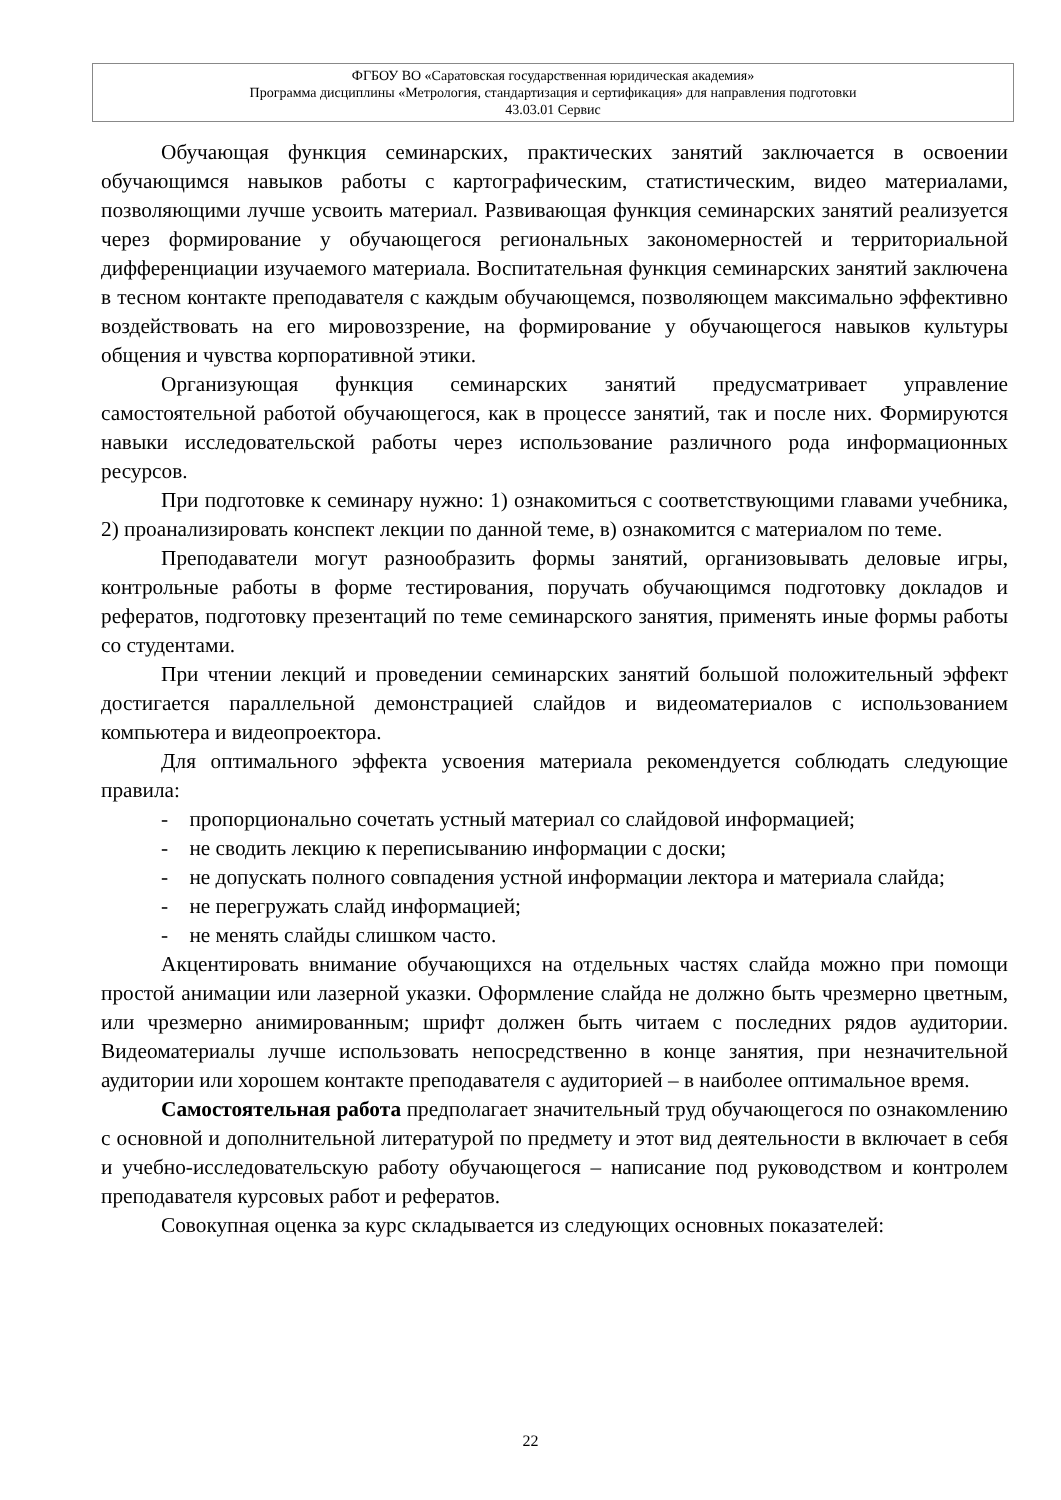ФГБОУ ВО «Саратовская государственная юридическая академия»
Программа дисциплины «Метрология, стандартизация и сертификация» для направления подготовки
43.03.01 Сервис
Обучающая функция семинарских, практических занятий заключается в освоении обучающимся навыков работы с картографическим, статистическим, видео материалами, позволяющими лучше усвоить материал. Развивающая функция семинарских занятий реализуется через формирование у обучающегося региональных закономерностей и территориальной дифференциации изучаемого материала. Воспитательная функция семинарских занятий заключена в тесном контакте преподавателя с каждым обучающемся, позволяющем максимально эффективно воздействовать на его мировоззрение, на формирование у обучающегося навыков культуры общения и чувства корпоративной этики.
Организующая функция семинарских занятий предусматривает управление самостоятельной работой обучающегося, как в процессе занятий, так и после них. Формируются навыки исследовательской работы через использование различного рода информационных ресурсов.
При подготовке к семинару нужно: 1) ознакомиться с соответствующими главами учебника, 2) проанализировать конспект лекции по данной теме, в) ознакомится с материалом по теме.
Преподаватели могут разнообразить формы занятий, организовывать деловые игры, контрольные работы в форме тестирования, поручать обучающимся подготовку докладов и рефератов, подготовку презентаций по теме семинарского занятия, применять иные формы работы со студентами.
При чтении лекций и проведении семинарских занятий большой положительный эффект достигается параллельной демонстрацией слайдов и видеоматериалов с использованием компьютера и видеопроектора.
Для оптимального эффекта усвоения материала рекомендуется соблюдать следующие правила:
- пропорционально сочетать устный материал со слайдовой информацией;
- не сводить лекцию к переписыванию информации с доски;
- не допускать полного совпадения устной информации лектора и материала слайда;
- не перегружать слайд информацией;
- не менять слайды слишком часто.
Акцентировать внимание обучающихся на отдельных частях слайда можно при помощи простой анимации или лазерной указки. Оформление слайда не должно быть чрезмерно цветным, или чрезмерно анимированным; шрифт должен быть читаем с последних рядов аудитории. Видеоматериалы лучше использовать непосредственно в конце занятия, при незначительной аудитории или хорошем контакте преподавателя с аудиторией – в наиболее оптимальное время.
Самостоятельная работа предполагает значительный труд обучающегося по ознакомлению с основной и дополнительной литературой по предмету и этот вид деятельности в включает в себя и учебно-исследовательскую работу обучающегося – написание под руководством и контролем преподавателя курсовых работ и рефератов.
Совокупная оценка за курс складывается из следующих основных показателей:
22